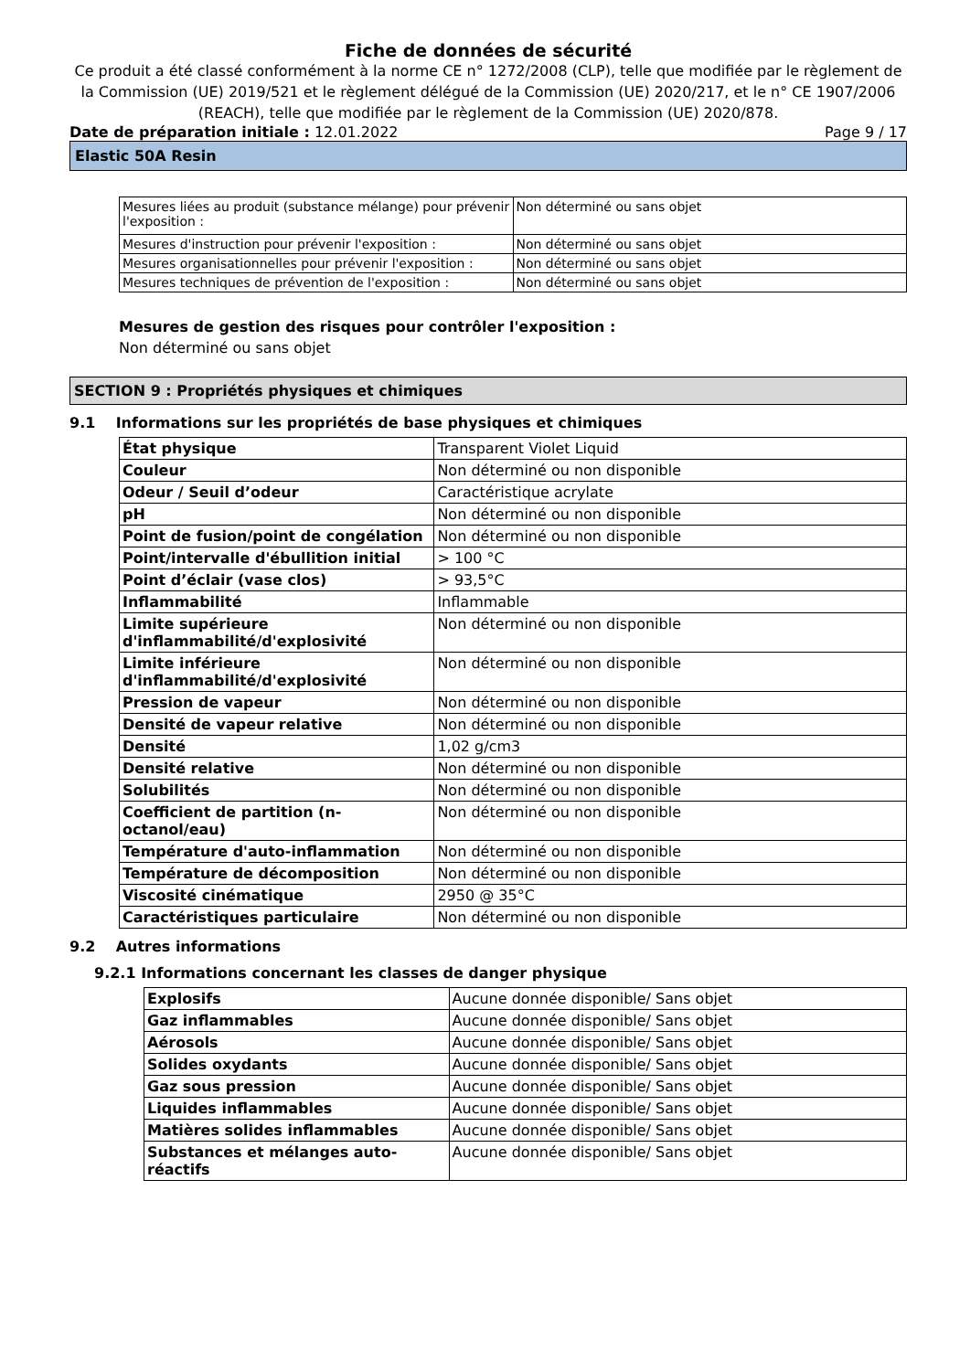Fiche de données de sécurité
Ce produit a été classé conformément à la norme CE n° 1272/2008 (CLP), telle que modifiée par le règlement de la Commission (UE) 2019/521 et le règlement délégué de la Commission (UE) 2020/217, et le n° CE 1907/2006 (REACH), telle que modifiée par le règlement de la Commission (UE) 2020/878.
Date de préparation initiale : 12.01.2022 Page 9 / 17
Elastic 50A Resin
| Mesures liées au produit (substance mélange) pour prévenir l'exposition : | Non déterminé ou sans objet |
| Mesures d'instruction pour prévenir l'exposition : | Non déterminé ou sans objet |
| Mesures organisationnelles pour prévenir l'exposition : | Non déterminé ou sans objet |
| Mesures techniques de prévention de l'exposition : | Non déterminé ou sans objet |
Mesures de gestion des risques pour contrôler l'exposition :
Non déterminé ou sans objet
SECTION 9 : Propriétés physiques et chimiques
9.1 Informations sur les propriétés de base physiques et chimiques
| État physique | Transparent Violet Liquid |
| Couleur | Non déterminé ou non disponible |
| Odeur / Seuil d’odeur | Caractéristique acrylate |
| pH | Non déterminé ou non disponible |
| Point de fusion/point de congélation | Non déterminé ou non disponible |
| Point/intervalle d'ébullition initial | > 100 °C |
| Point d’éclair (vase clos) | > 93,5°C |
| Inflammabilité | Inflammable |
| Limite supérieure d'inflammabilité/d'explosivité | Non déterminé ou non disponible |
| Limite inférieure d'inflammabilité/d'explosivité | Non déterminé ou non disponible |
| Pression de vapeur | Non déterminé ou non disponible |
| Densité de vapeur relative | Non déterminé ou non disponible |
| Densité | 1,02 g/cm3 |
| Densité relative | Non déterminé ou non disponible |
| Solubilités | Non déterminé ou non disponible |
| Coefficient de partition (n-octanol/eau) | Non déterminé ou non disponible |
| Température d'auto-inflammation | Non déterminé ou non disponible |
| Température de décomposition | Non déterminé ou non disponible |
| Viscosité cinématique | 2950 @ 35°C |
| Caractéristiques particulaire | Non déterminé ou non disponible |
9.2 Autres informations
9.2.1 Informations concernant les classes de danger physique
| Explosifs | Aucune donnée disponible/ Sans objet |
| Gaz inflammables | Aucune donnée disponible/ Sans objet |
| Aérosols | Aucune donnée disponible/ Sans objet |
| Solides oxydants | Aucune donnée disponible/ Sans objet |
| Gaz sous pression | Aucune donnée disponible/ Sans objet |
| Liquides inflammables | Aucune donnée disponible/ Sans objet |
| Matières solides inflammables | Aucune donnée disponible/ Sans objet |
| Substances et mélanges auto-réactifs | Aucune donnée disponible/ Sans objet |